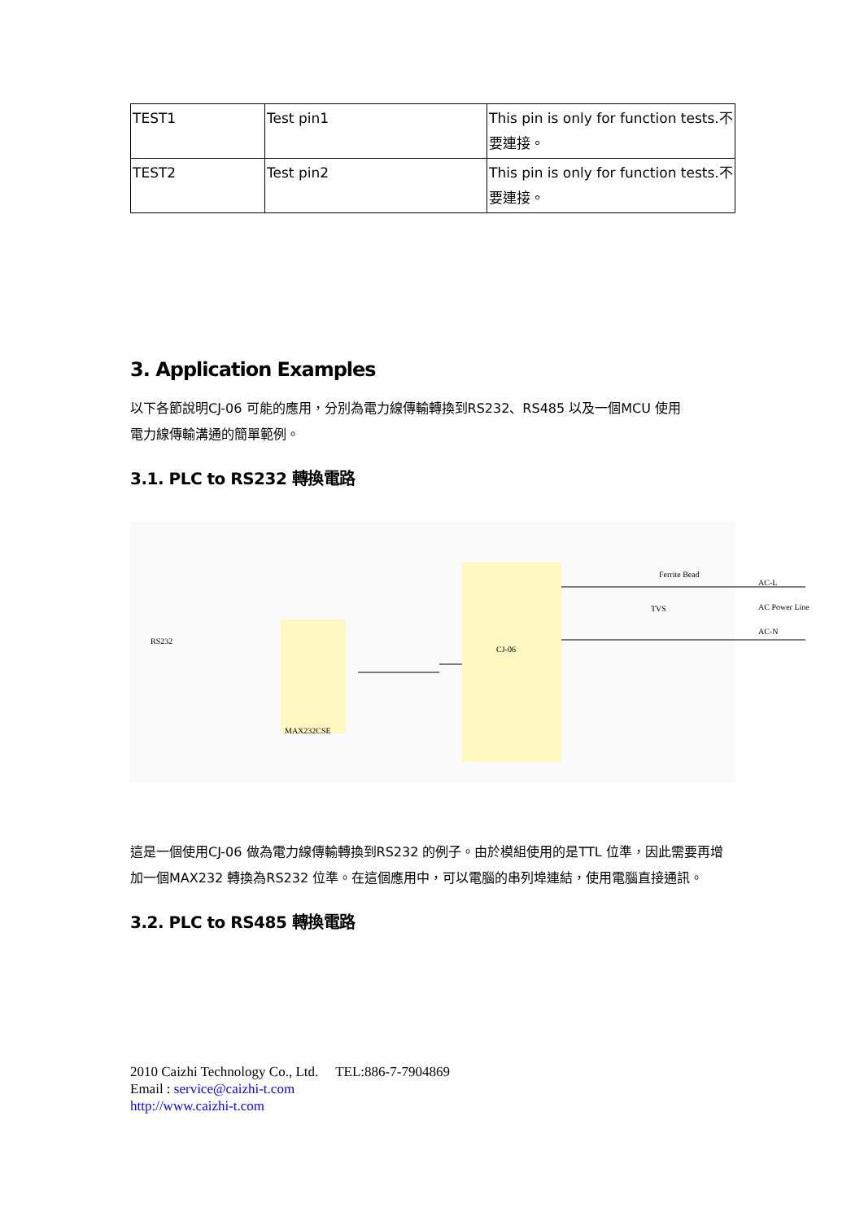| TEST1 | Test pin1 | This pin is only for function tests.不要連接。 |
| TEST2 | Test pin2 | This pin is only for function tests.不要連接。 |
3. Application Examples
以下各節說明CJ-06 可能的應用，分別為電力線傳輸轉換到RS232、RS485 以及一個MCU 使用
電力線傳輸溝通的簡單範例。
3.1. PLC to RS232 轉換電路
CJ-06
RS232
MAX232CSE
AC-L
AC Power Line
AC-N
Ferrite Bead
TVS
這是一個使用CJ-06 做為電力線傳輸轉換到RS232 的例子。由於模組使用的是TTL 位準，因此需要再增加一個MAX232 轉換為RS232 位準。在這個應用中，可以電腦的串列埠連結，使用電腦直接通訊。
3.2. PLC to RS485 轉換電路
2010 Caizhi Technology Co., Ltd. TEL:886-7-7904869
Email : service@caizhi-t.com
http://www.caizhi-t.com